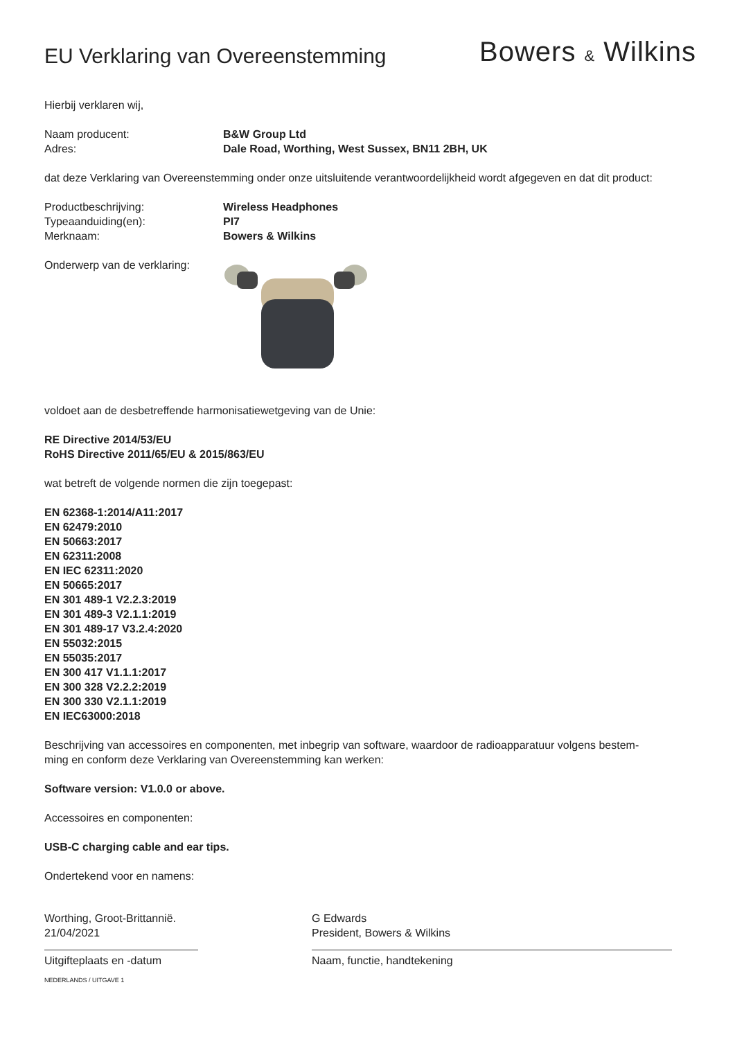EU Verklaring van Overeenstemming
Bowers & Wilkins
Hierbij verklaren wij,
Naam producent: B&W Group Ltd
Adres: Dale Road, Worthing, West Sussex, BN11 2BH, UK
dat deze Verklaring van Overeenstemming onder onze uitsluitende verantwoordelijkheid wordt afgegeven en dat dit product:
Productbeschrijving: Wireless Headphones
Typeaanduiding(en): PI7
Merknaam: Bowers & Wilkins
Onderwerp van de verklaring:
voldoet aan de desbetreffende harmonisatiewetgeving van de Unie:
RE Directive 2014/53/EU
RoHS Directive 2011/65/EU & 2015/863/EU
wat betreft de volgende normen die zijn toegepast:
EN 62368-1:2014/A11:2017
EN 62479:2010
EN 50663:2017
EN 62311:2008
EN IEC 62311:2020
EN 50665:2017
EN 301 489-1 V2.2.3:2019
EN 301 489-3 V2.1.1:2019
EN 301 489-17 V3.2.4:2020
EN 55032:2015
EN 55035:2017
EN 300 417 V1.1.1:2017
EN 300 328 V2.2.2:2019
EN 300 330 V2.1.1:2019
EN IEC63000:2018
Beschrijving van accessoires en componenten, met inbegrip van software, waardoor de radioapparatuur volgens bestem-
ming en conform deze Verklaring van Overeenstemming kan werken:
Software version: V1.0.0 or above.
Accessoires en componenten:
USB-C charging cable and ear tips.
Ondertekend voor en namens:
Worthing, Groot-Brittannië.
21/04/2021
Uitgifteplaats en -datum
G Edwards
President, Bowers & Wilkins
Naam, functie, handtekening
NEDERLANDS / UITGAVE 1